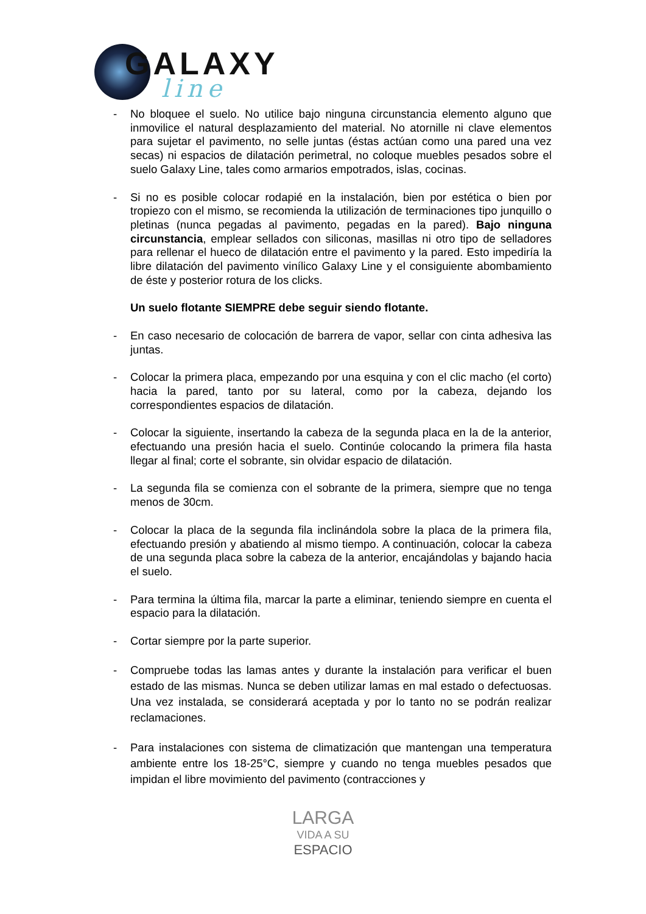GALAXY
line
- No bloquee el suelo. No utilice bajo ninguna circunstancia elemento alguno que inmovilice el natural desplazamiento del material. No atornille ni clave elementos para sujetar el pavimento, no selle juntas (éstas actúan como una pared una vez secas) ni espacios de dilatación perimetral, no coloque muebles pesados sobre el suelo Galaxy Line, tales como armarios empotrados, islas, cocinas.
- Si no es posible colocar rodapié en la instalación, bien por estética o bien por tropiezo con el mismo, se recomienda la utilización de terminaciones tipo junquillo o pletinas (nunca pegadas al pavimento, pegadas en la pared). Bajo ninguna circunstancia, emplear sellados con siliconas, masillas ni otro tipo de selladores para rellenar el hueco de dilatación entre el pavimento y la pared. Esto impediría la libre dilatación del pavimento vinílico Galaxy Line y el consiguiente abombamiento de éste y posterior rotura de los clicks.
Un suelo flotante SIEMPRE debe seguir siendo flotante.
- En caso necesario de colocación de barrera de vapor, sellar con cinta adhesiva las juntas.
- Colocar la primera placa, empezando por una esquina y con el clic macho (el corto) hacia la pared, tanto por su lateral, como por la cabeza, dejando los correspondientes espacios de dilatación.
- Colocar la siguiente, insertando la cabeza de la segunda placa en la de la anterior, efectuando una presión hacia el suelo. Continúe colocando la primera fila hasta llegar al final; corte el sobrante, sin olvidar espacio de dilatación.
- La segunda fila se comienza con el sobrante de la primera, siempre que no tenga menos de 30cm.
- Colocar la placa de la segunda fila inclinándola sobre la placa de la primera fila, efectuando presión y abatiendo al mismo tiempo. A continuación, colocar la cabeza de una segunda placa sobre la cabeza de la anterior, encajándolas y bajando hacia el suelo.
- Para termina la última fila, marcar la parte a eliminar, teniendo siempre en cuenta el espacio para la dilatación.
- Cortar siempre por la parte superior.
- Compruebe todas las lamas antes y durante la instalación para verificar el buen estado de las mismas. Nunca se deben utilizar lamas en mal estado o defectuosas. Una vez instalada, se considerará aceptada y por lo tanto no se podrán realizar reclamaciones.
- Para instalaciones con sistema de climatización que mantengan una temperatura ambiente entre los 18-25°C, siempre y cuando no tenga muebles pesados que impidan el libre movimiento del pavimento (contracciones y
LARGA
VIDA A SU
ESPACIO